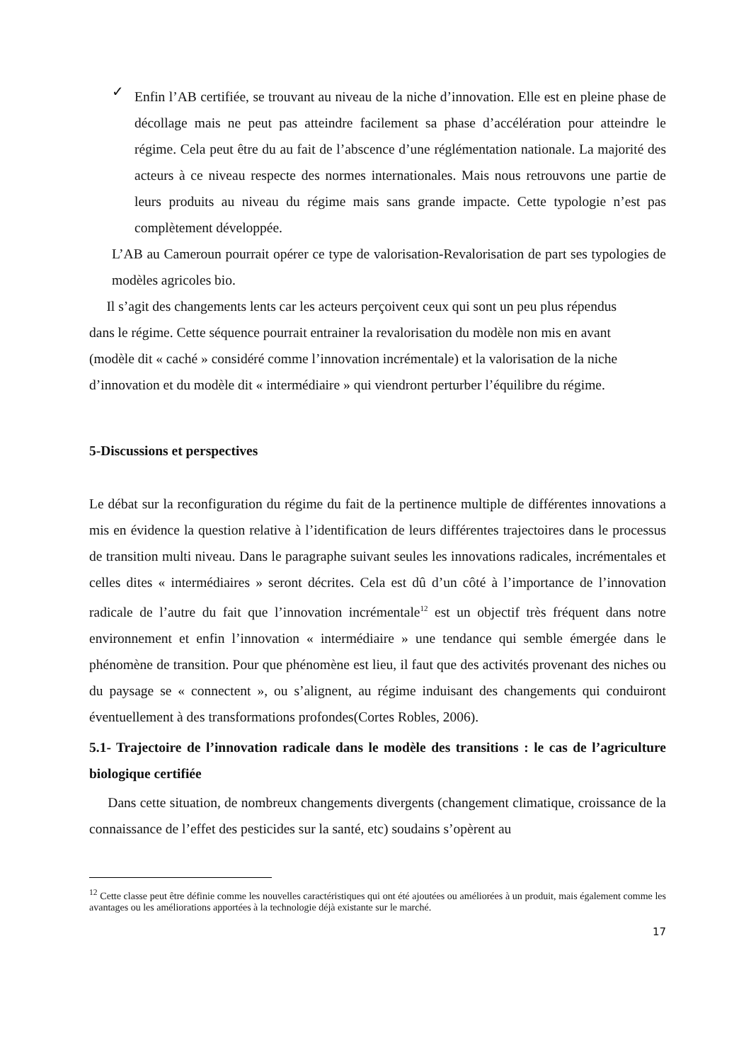✓
Enfin l’AB certifiée, se trouvant au niveau de la niche d’innovation. Elle est en pleine phase de décollage mais ne peut pas atteindre facilement sa phase d’accélération pour atteindre le régime. Cela peut être du au fait de l’abscence d’une réglémentation nationale. La majorité des acteurs à ce niveau respecte des normes internationales. Mais nous retrouvons une partie de leurs produits au niveau du régime mais sans grande impacte. Cette typologie n’est pas complètement développée.
L’AB au Cameroun pourrait opérer ce type de valorisation-Revalorisation de part ses typologies de modèles agricoles bio.
Il s’agit des changements lents car les acteurs perçoivent ceux qui sont un peu plus répendus dans le régime. Cette séquence pourrait entrainer la revalorisation du modèle non mis en avant (modèle dit « caché » considéré comme l’innovation incrémentale) et la valorisation de la niche d’innovation et du modèle dit « intermédiaire » qui viendront perturber l’équilibre du régime.
5-Discussions et perspectives
Le débat sur la reconfiguration du régime du fait de la pertinence multiple de différentes innovations a mis en évidence la question relative à l’identification de leurs différentes trajectoires dans le processus de transition multi niveau. Dans le paragraphe suivant seules les innovations radicales, incrémentales et celles dites « intermédiaires » seront décrites. Cela est dû d’un côté à l’importance de l’innovation radicale de l’autre du fait que l’innovation incrémentale<sup>12</sup> est un objectif très fréquent dans notre environnement et enfin l’innovation « intermédiaire » une tendance qui semble émergée dans le phénomène de transition. Pour que phénomène est lieu, il faut que des activités provenant des niches ou du paysage se « connectent », ou s’alignent, au régime induisant des changements qui conduiront éventuellement à des transformations profondes(Cortes Robles, 2006).
5.1- Trajectoire de l’innovation radicale dans le modèle des transitions : le cas de l’agriculture biologique certifiée
Dans cette situation, de nombreux changements divergents (changement climatique, croissance de la connaissance de l’effet des pesticides sur la santé, etc) soudains s’opèrent au
<sup>12</sup> Cette classe peut être définie comme les nouvelles caractéristiques qui ont été ajoutées ou améliorées à un produit, mais également comme les avantages ou les améliorations apportées à la technologie déjà existante sur le marché.
17